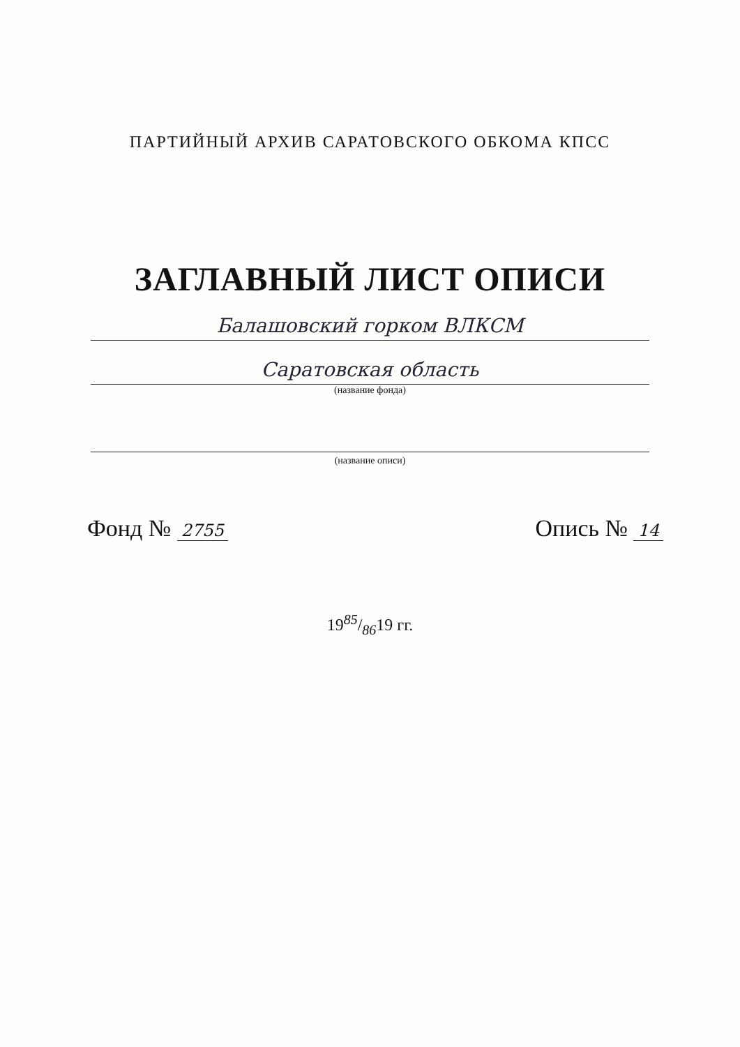ПАРТИЙНЫЙ АРХИВ САРАТОВСКОГО ОБКОМА КПСС
ЗАГЛАВНЫЙ ЛИСТ ОПИСИ
Балашовский горком ВЛКСМ
Саратовская область
(название фонда)
(название описи)
Фонд № 2755
Опись № 14
1985/8619 гг.